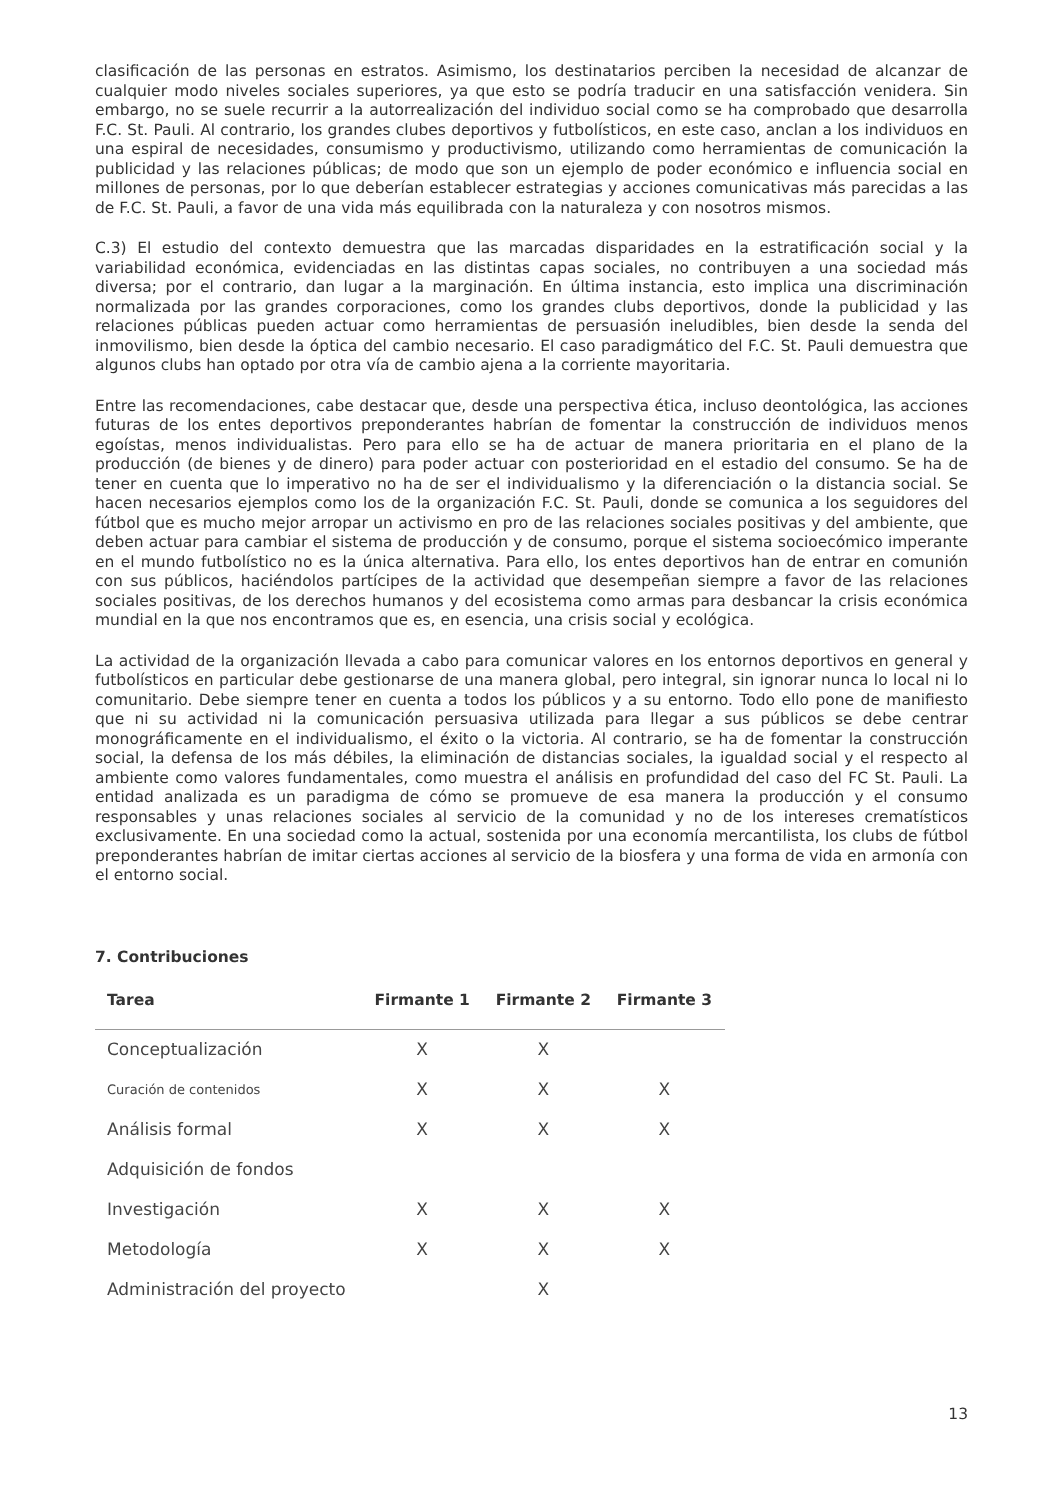clasificación de las personas en estratos. Asimismo, los destinatarios perciben la necesidad de alcanzar de cualquier modo niveles sociales superiores, ya que esto se podría traducir en una satisfacción venidera. Sin embargo, no se suele recurrir a la autorrealización del individuo social como se ha comprobado que desarrolla F.C. St. Pauli. Al contrario, los grandes clubes deportivos y futbolísticos, en este caso, anclan a los individuos en una espiral de necesidades, consumismo y productivismo, utilizando como herramientas de comunicación la publicidad y las relaciones públicas; de modo que son un ejemplo de poder económico e influencia social en millones de personas, por lo que deberían establecer estrategias y acciones comunicativas más parecidas a las de F.C. St. Pauli, a favor de una vida más equilibrada con la naturaleza y con nosotros mismos.
C.3) El estudio del contexto demuestra que las marcadas disparidades en la estratificación social y la variabilidad económica, evidenciadas en las distintas capas sociales, no contribuyen a una sociedad más diversa; por el contrario, dan lugar a la marginación. En última instancia, esto implica una discriminación normalizada por las grandes corporaciones, como los grandes clubs deportivos, donde la publicidad y las relaciones públicas pueden actuar como herramientas de persuasión ineludibles, bien desde la senda del inmovilismo, bien desde la óptica del cambio necesario. El caso paradigmático del F.C. St. Pauli demuestra que algunos clubs han optado por otra vía de cambio ajena a la corriente mayoritaria.
Entre las recomendaciones, cabe destacar que, desde una perspectiva ética, incluso deontológica, las acciones futuras de los entes deportivos preponderantes habrían de fomentar la construcción de individuos menos egoístas, menos individualistas. Pero para ello se ha de actuar de manera prioritaria en el plano de la producción (de bienes y de dinero) para poder actuar con posterioridad en el estadio del consumo. Se ha de tener en cuenta que lo imperativo no ha de ser el individualismo y la diferenciación o la distancia social. Se hacen necesarios ejemplos como los de la organización F.C. St. Pauli, donde se comunica a los seguidores del fútbol que es mucho mejor arropar un activismo en pro de las relaciones sociales positivas y del ambiente, que deben actuar para cambiar el sistema de producción y de consumo, porque el sistema socioecómico imperante en el mundo futbolístico no es la única alternativa. Para ello, los entes deportivos han de entrar en comunión con sus públicos, haciéndolos partícipes de la actividad que desempeñan siempre a favor de las relaciones sociales positivas, de los derechos humanos y del ecosistema como armas para desbancar la crisis económica mundial en la que nos encontramos que es, en esencia, una crisis social y ecológica.
La actividad de la organización llevada a cabo para comunicar valores en los entornos deportivos en general y futbolísticos en particular debe gestionarse de una manera global, pero integral, sin ignorar nunca lo local ni lo comunitario. Debe siempre tener en cuenta a todos los públicos y a su entorno. Todo ello pone de manifiesto que ni su actividad ni la comunicación persuasiva utilizada para llegar a sus públicos se debe centrar monográficamente en el individualismo, el éxito o la victoria. Al contrario, se ha de fomentar la construcción social, la defensa de los más débiles, la eliminación de distancias sociales, la igualdad social y el respecto al ambiente como valores fundamentales, como muestra el análisis en profundidad del caso del FC St. Pauli. La entidad analizada es un paradigma de cómo se promueve de esa manera la producción y el consumo responsables y unas relaciones sociales al servicio de la comunidad y no de los intereses crematísticos exclusivamente. En una sociedad como la actual, sostenida por una economía mercantilista, los clubs de fútbol preponderantes habrían de imitar ciertas acciones al servicio de la biosfera y una forma de vida en armonía con el entorno social.
7. Contribuciones
| Tarea | Firmante 1 | Firmante 2 | Firmante 3 |
| --- | --- | --- | --- |
| Conceptualización | X | X | |
| Curación de contenidos | X | X | X |
| Análisis formal | X | X | X |
| Adquisición de fondos | | | |
| Investigación | X | X | X |
| Metodología | X | X | X |
| Administración del proyecto | | X | |
13